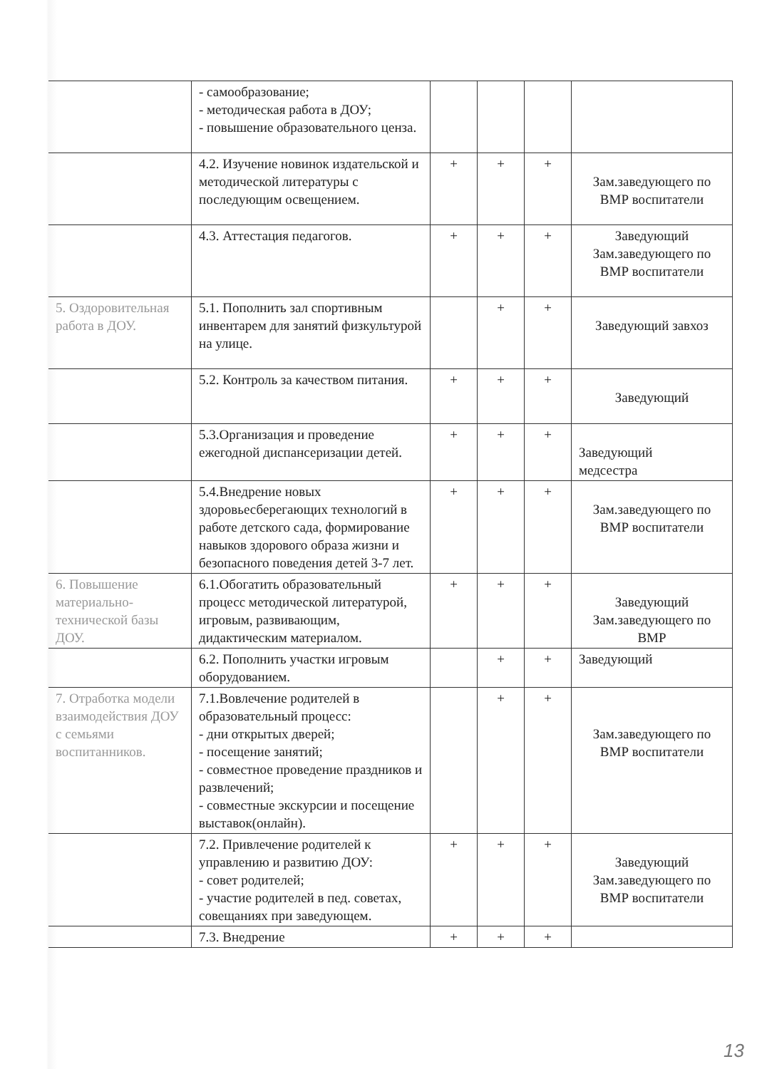| | - самообразование; - методическая работа в ДОУ; - повышение образовательного ценза. | | | | |
| | 4.2. Изучение новинок издательской и методической литературы с последующим освещением. | + | + | + | Зам.заведующего по ВМР воспитатели |
| | 4.3. Аттестация педагогов. | + | + | + | Заведующий Зам.заведующего по ВМР воспитатели |
| 5. Оздоровительная работа в ДОУ. | 5.1. Пополнить зал спортивным инвентарем для занятий физкультурой на улице. | | + | + | Заведующий завхоз |
| | 5.2. Контроль за качеством питания. | + | + | + | Заведующий |
| | 5.3.Организация и проведение ежегодной диспансеризации детей. | + | + | + | Заведующий медсестра |
| | 5.4.Внедрение новых здоровьесберегающих технологий в работе детского сада, формирование навыков здорового образа жизни и безопасного поведения детей 3-7 лет. | + | + | + | Зам.заведующего по ВМР воспитатели |
| 6. Повышение материально-технической базы ДОУ. | 6.1.Обогатить образовательный процесс методической литературой, игровым, развивающим, дидактическим материалом. | + | + | + | Заведующий Зам.заведующего по ВМР |
| | 6.2. Пополнить участки игровым оборудованием. | | + | + | Заведующий |
| 7. Отработка модели взаимодействия ДОУ с семьями воспитанников. | 7.1.Вовлечение родителей в образовательный процесс: - дни открытых дверей; - посещение занятий; - совместное проведение праздников и развлечений; - совместные экскурсии и посещение выставок(онлайн). | | + | + | Зам.заведующего по ВМР воспитатели |
| | 7.2. Привлечение родителей к управлению и развитию ДОУ: - совет родителей; - участие родителей в пед. советах, совещаниях при заведующем. | + | + | + | Заведующий Зам.заведующего по ВМР воспитатели |
| | 7.3. Внедрение | + | + | + | |
13